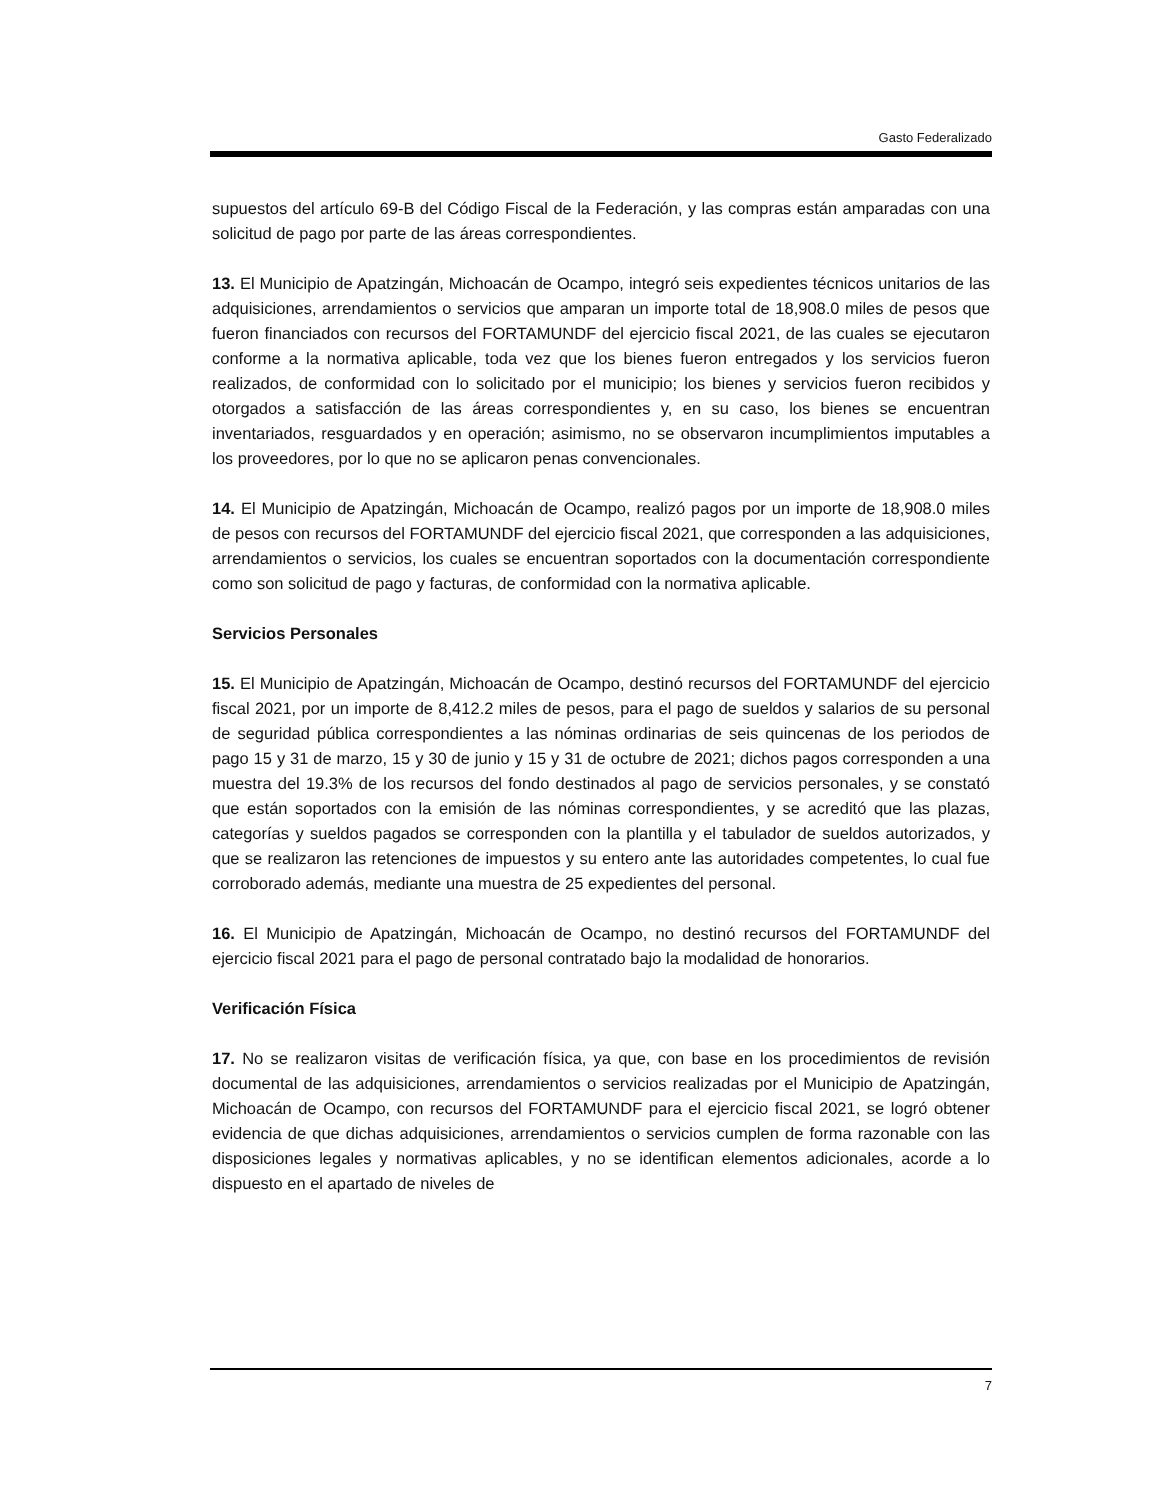Gasto Federalizado
supuestos del artículo 69-B del Código Fiscal de la Federación, y las compras están amparadas con una solicitud de pago por parte de las áreas correspondientes.
13. El Municipio de Apatzingán, Michoacán de Ocampo, integró seis expedientes técnicos unitarios de las adquisiciones, arrendamientos o servicios que amparan un importe total de 18,908.0 miles de pesos que fueron financiados con recursos del FORTAMUNDF del ejercicio fiscal 2021, de las cuales se ejecutaron conforme a la normativa aplicable, toda vez que los bienes fueron entregados y los servicios fueron realizados, de conformidad con lo solicitado por el municipio; los bienes y servicios fueron recibidos y otorgados a satisfacción de las áreas correspondientes y, en su caso, los bienes se encuentran inventariados, resguardados y en operación; asimismo, no se observaron incumplimientos imputables a los proveedores, por lo que no se aplicaron penas convencionales.
14. El Municipio de Apatzingán, Michoacán de Ocampo, realizó pagos por un importe de 18,908.0 miles de pesos con recursos del FORTAMUNDF del ejercicio fiscal 2021, que corresponden a las adquisiciones, arrendamientos o servicios, los cuales se encuentran soportados con la documentación correspondiente como son solicitud de pago y facturas, de conformidad con la normativa aplicable.
Servicios Personales
15. El Municipio de Apatzingán, Michoacán de Ocampo, destinó recursos del FORTAMUNDF del ejercicio fiscal 2021, por un importe de 8,412.2 miles de pesos, para el pago de sueldos y salarios de su personal de seguridad pública correspondientes a las nóminas ordinarias de seis quincenas de los periodos de pago 15 y 31 de marzo, 15 y 30 de junio y 15 y 31 de octubre de 2021; dichos pagos corresponden a una muestra del 19.3% de los recursos del fondo destinados al pago de servicios personales, y se constató que están soportados con la emisión de las nóminas correspondientes, y se acreditó que las plazas, categorías y sueldos pagados se corresponden con la plantilla y el tabulador de sueldos autorizados, y que se realizaron las retenciones de impuestos y su entero ante las autoridades competentes, lo cual fue corroborado además, mediante una muestra de 25 expedientes del personal.
16. El Municipio de Apatzingán, Michoacán de Ocampo, no destinó recursos del FORTAMUNDF del ejercicio fiscal 2021 para el pago de personal contratado bajo la modalidad de honorarios.
Verificación Física
17. No se realizaron visitas de verificación física, ya que, con base en los procedimientos de revisión documental de las adquisiciones, arrendamientos o servicios realizadas por el Municipio de Apatzingán, Michoacán de Ocampo, con recursos del FORTAMUNDF para el ejercicio fiscal 2021, se logró obtener evidencia de que dichas adquisiciones, arrendamientos o servicios cumplen de forma razonable con las disposiciones legales y normativas aplicables, y no se identifican elementos adicionales, acorde a lo dispuesto en el apartado de niveles de
7